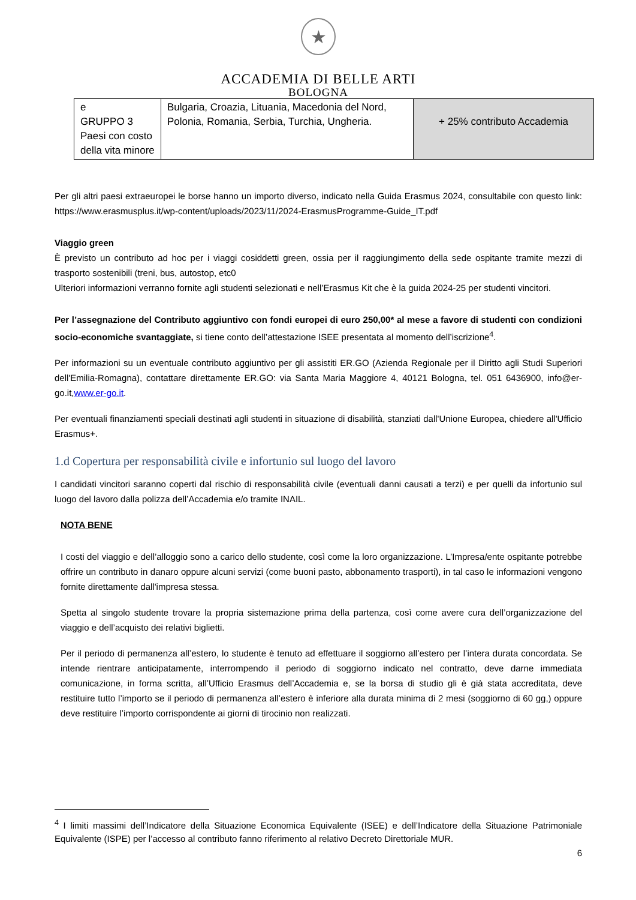★
ACCADEMIA DI BELLE ARTI
BOLOGNA
| e GRUPPO 3 Paesi con costo della vita minore | Bulgaria, Croazia, Lituania, Macedonia del Nord, Polonia, Romania, Serbia, Turchia, Ungheria. | + 25% contributo Accademia |
Per gli altri paesi extraeuropei le borse hanno un importo diverso, indicato nella Guida Erasmus 2024, consultabile con questo link: https://www.erasmusplus.it/wp-content/uploads/2023/11/2024-ErasmusProgramme-Guide_IT.pdf
Viaggio green
È previsto un contributo ad hoc per i viaggi cosiddetti green, ossia per il raggiungimento della sede ospitante tramite mezzi di trasporto sostenibili (treni, bus, autostop, etc0
Ulteriori informazioni verranno fornite agli studenti selezionati e nell’Erasmus Kit che è la guida 2024-25 per studenti vincitori.
Per l’assegnazione del Contributo aggiuntivo con fondi europei di euro 250,00* al mese a favore di studenti con condizioni socio-economiche svantaggiate, si tiene conto dell’attestazione ISEE presentata al momento dell’iscrizione<sup>4</sup>.
Per informazioni su un eventuale contributo aggiuntivo per gli assistiti ER.GO (Azienda Regionale per il Diritto agli Studi Superiori dell'Emilia-Romagna), contattare direttamente ER.GO: via Santa Maria Maggiore 4, 40121 Bologna, tel. 051 6436900, info@er-go.it,www.er-go.it.
Per eventuali finanziamenti speciali destinati agli studenti in situazione di disabilità, stanziati dall'Unione Europea, chiedere all'Ufficio Erasmus+.
1.d Copertura per responsabilità civile e infortunio sul luogo del lavoro
I candidati vincitori saranno coperti dal rischio di responsabilità civile (eventuali danni causati a terzi) e per quelli da infortunio sul luogo del lavoro dalla polizza dell’Accademia e/o tramite INAIL.
NOTA BENE
I costi del viaggio e dell’alloggio sono a carico dello studente, così come la loro organizzazione. L’Impresa/ente ospitante potrebbe offrire un contributo in danaro oppure alcuni servizi (come buoni pasto, abbonamento trasporti), in tal caso le informazioni vengono fornite direttamente dall'impresa stessa.
Spetta al singolo studente trovare la propria sistemazione prima della partenza, così come avere cura dell’organizzazione del viaggio e dell’acquisto dei relativi biglietti.
Per il periodo di permanenza all’estero, lo studente è tenuto ad effettuare il soggiorno all’estero per l’intera durata concordata. Se intende rientrare anticipatamente, interrompendo il periodo di soggiorno indicato nel contratto, deve darne immediata comunicazione, in forma scritta, all’Ufficio Erasmus dell’Accademia e, se la borsa di studio gli è già stata accreditata, deve restituire tutto l’importo se il periodo di permanenza all’estero è inferiore alla durata minima di 2 mesi (soggiorno di 60 gg,) oppure deve restituire l’importo corrispondente ai giorni di tirocinio non realizzati.
<sup>4</sup> I limiti massimi dell’Indicatore della Situazione Economica Equivalente (ISEE) e dell’Indicatore della Situazione Patrimoniale Equivalente (ISPE) per l’accesso al contributo fanno riferimento al relativo Decreto Direttoriale MUR.
6